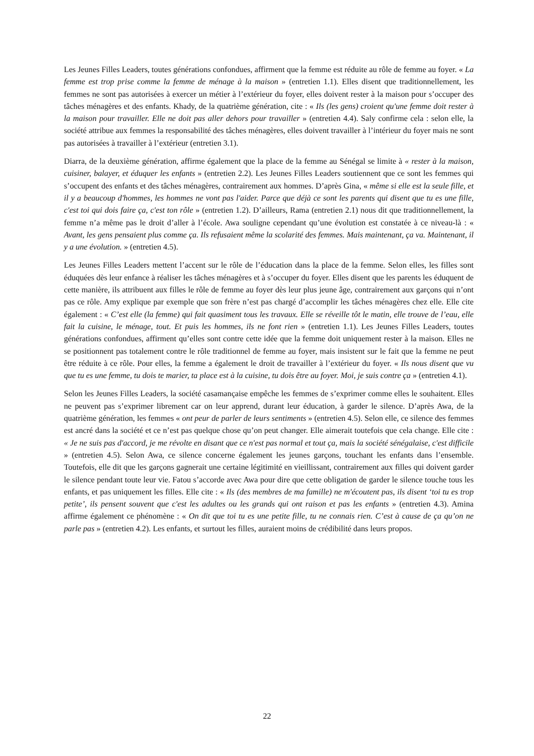Les Jeunes Filles Leaders, toutes générations confondues, affirment que la femme est réduite au rôle de femme au foyer. « La femme est trop prise comme la femme de ménage à la maison » (entretien 1.1). Elles disent que traditionnellement, les femmes ne sont pas autorisées à exercer un métier à l’extérieur du foyer, elles doivent rester à la maison pour s’occuper des tâches ménagères et des enfants. Khady, de la quatrième génération, cite : « Ils (les gens) croient qu'une femme doit rester à la maison pour travailler. Elle ne doit pas aller dehors pour travailler » (entretien 4.4). Saly confirme cela : selon elle, la société attribue aux femmes la responsabilité des tâches ménagères, elles doivent travailler à l’intérieur du foyer mais ne sont pas autorisées à travailler à l’extérieur (entretien 3.1).
Diarra, de la deuxième génération, affirme également que la place de la femme au Sénégal se limite à « rester à la maison, cuisiner, balayer, et éduquer les enfants » (entretien 2.2). Les Jeunes Filles Leaders soutiennent que ce sont les femmes qui s’occupent des enfants et des tâches ménagères, contrairement aux hommes. D’après Gina, « même si elle est la seule fille, et il y a beaucoup d'hommes, les hommes ne vont pas l'aider. Parce que déjà ce sont les parents qui disent que tu es une fille, c'est toi qui dois faire ça, c'est ton rôle » (entretien 1.2). D’ailleurs, Rama (entretien 2.1) nous dit que traditionnellement, la femme n’a même pas le droit d’aller à l’école. Awa souligne cependant qu’une évolution est constatée à ce niveau-là : « Avant, les gens pensaient plus comme ça. Ils refusaient même la scolarité des femmes. Mais maintenant, ça va. Maintenant, il y a une évolution. » (entretien 4.5).
Les Jeunes Filles Leaders mettent l’accent sur le rôle de l’éducation dans la place de la femme. Selon elles, les filles sont éduquées dès leur enfance à réaliser les tâches ménagères et à s’occuper du foyer. Elles disent que les parents les éduquent de cette manière, ils attribuent aux filles le rôle de femme au foyer dès leur plus jeune âge, contrairement aux garçons qui n’ont pas ce rôle. Amy explique par exemple que son frère n’est pas chargé d’accomplir les tâches ménagères chez elle. Elle cite également : « C’est elle (la femme) qui fait quasiment tous les travaux. Elle se réveille tôt le matin, elle trouve de l’eau, elle fait la cuisine, le ménage, tout. Et puis les hommes, ils ne font rien » (entretien 1.1). Les Jeunes Filles Leaders, toutes générations confondues, affirment qu’elles sont contre cette idée que la femme doit uniquement rester à la maison. Elles ne se positionnent pas totalement contre le rôle traditionnel de femme au foyer, mais insistent sur le fait que la femme ne peut être réduite à ce rôle. Pour elles, la femme a également le droit de travailler à l’extérieur du foyer. « Ils nous disent que vu que tu es une femme, tu dois te marier, ta place est à la cuisine, tu dois être au foyer. Moi, je suis contre ça » (entretien 4.1).
Selon les Jeunes Filles Leaders, la société casamançaise empêche les femmes de s’exprimer comme elles le souhaitent. Elles ne peuvent pas s’exprimer librement car on leur apprend, durant leur éducation, à garder le silence. D’après Awa, de la quatrième génération, les femmes « ont peur de parler de leurs sentiments » (entretien 4.5). Selon elle, ce silence des femmes est ancré dans la société et ce n’est pas quelque chose qu’on peut changer. Elle aimerait toutefois que cela change. Elle cite : « Je ne suis pas d'accord, je me révolte en disant que ce n'est pas normal et tout ça, mais la société sénégalaise, c'est difficile » (entretien 4.5). Selon Awa, ce silence concerne également les jeunes garçons, touchant les enfants dans l’ensemble. Toutefois, elle dit que les garçons gagnerait une certaine légitimité en vieillissant, contrairement aux filles qui doivent garder le silence pendant toute leur vie. Fatou s’accorde avec Awa pour dire que cette obligation de garder le silence touche tous les enfants, et pas uniquement les filles. Elle cite : « Ils (des membres de ma famille) ne m'écoutent pas, ils disent ‘toi tu es trop petite’, ils pensent souvent que c'est les adultes ou les grands qui ont raison et pas les enfants » (entretien 4.3). Amina affirme également ce phénomène : « On dit que toi tu es une petite fille, tu ne connais rien. C’est à cause de ça qu’on ne parle pas » (entretien 4.2). Les enfants, et surtout les filles, auraient moins de crédibilité dans leurs propos.
22